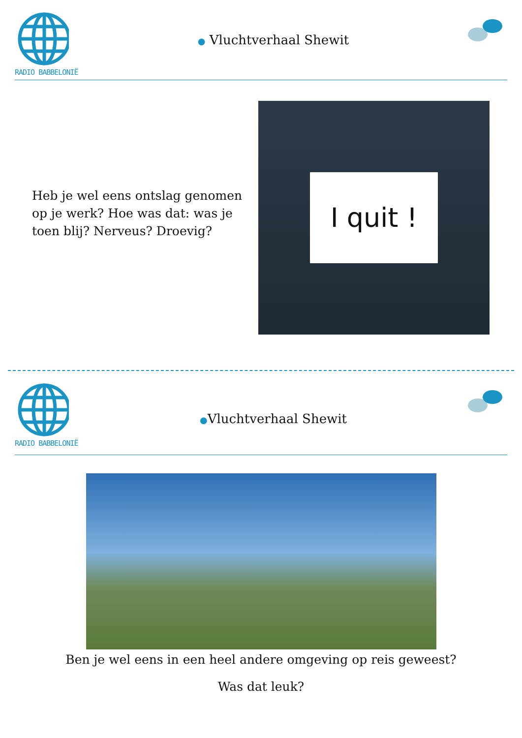RADIO BABBELONIË
● Vluchtverhaal Shewit
Heb je wel eens ontslag genomen op je werk? Hoe was dat: was je toen blij? Nerveus? Droevig?
I quit !
RADIO BABBELONIË
●Vluchtverhaal Shewit
Ben je wel eens in een heel andere omgeving op reis geweest?
Was dat leuk?